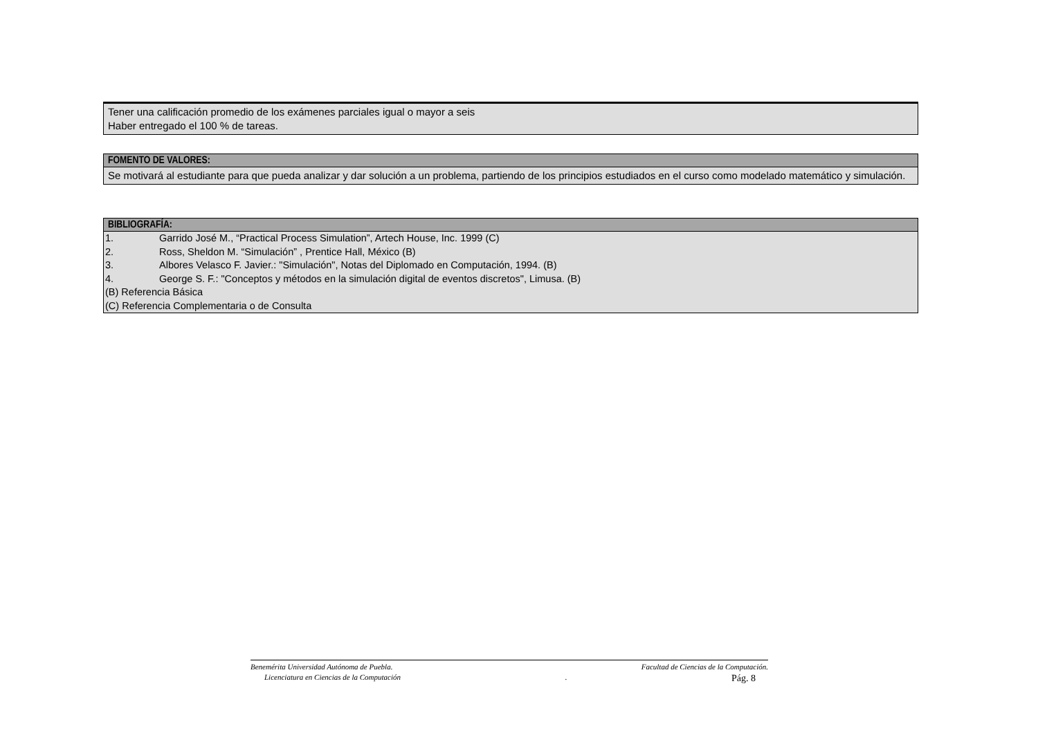Tener una calificación promedio de los exámenes parciales igual o mayor a seis
Haber entregado el 100 % de tareas.
FOMENTO DE VALORES:
Se motivará al estudiante para que pueda analizar y dar solución a un problema, partiendo de los principios estudiados en el curso como modelado matemático y simulación.
BIBLIOGRAFÍA:
1. Garrido José M., “Practical Process Simulation”, Artech House, Inc. 1999 (C)
2. Ross, Sheldon M. “Simulación” , Prentice Hall, México (B)
3. Albores Velasco F. Javier.: "Simulación", Notas del Diplomado en Computación, 1994. (B)
4. George S. F.: "Conceptos y métodos en la simulación digital de eventos discretos", Limusa. (B)
(B) Referencia Básica
(C) Referencia Complementaria o de Consulta
Benemérita Universidad Autónoma de Puebla. Facultad de Ciencias de la Computación.
Licenciatura en Ciencias de la Computación. Pág. 8